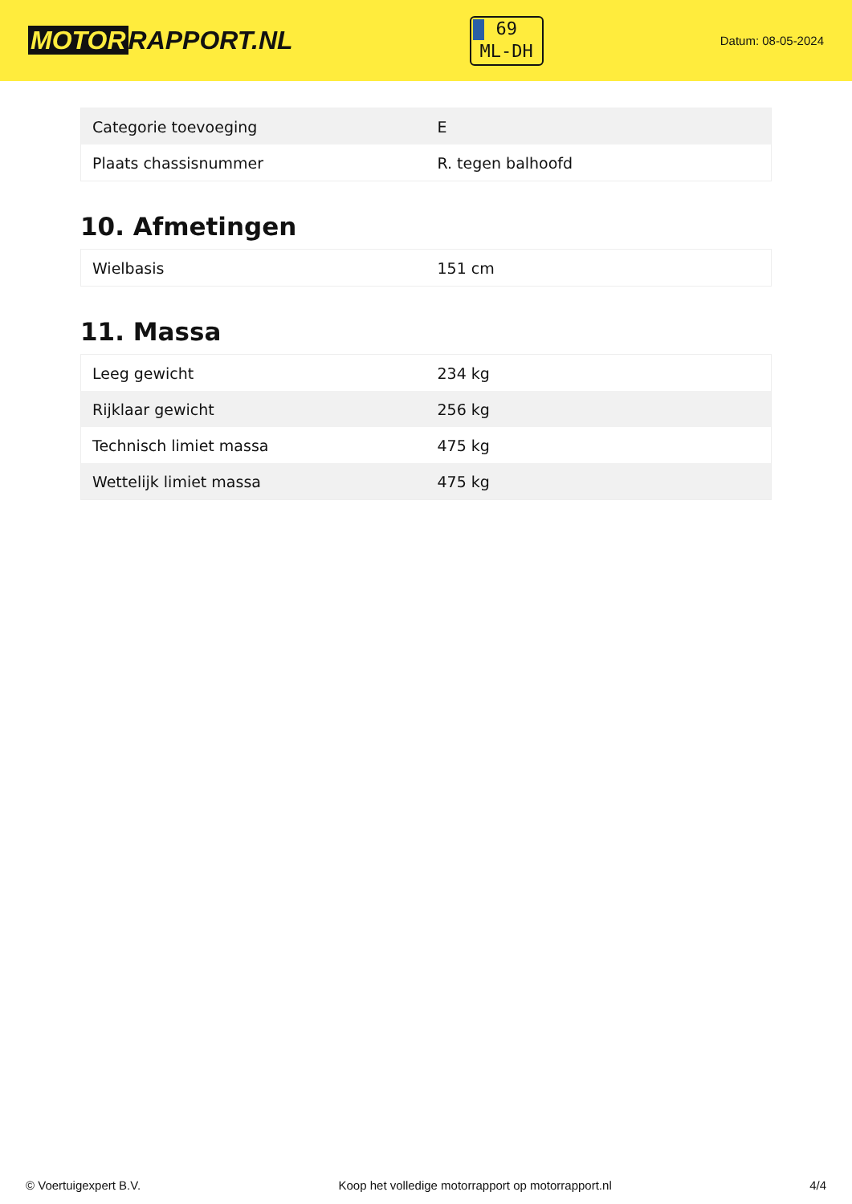MOTOR RAPPORT.NL
69
ML-DH
Datum: 08-05-2024
| Categorie toevoeging | E |
| Plaats chassisnummer | R. tegen balhoofd |
10. Afmetingen
| Wielbasis | 151 cm |
11. Massa
| Leeg gewicht | 234 kg |
| Rijklaar gewicht | 256 kg |
| Technisch limiet massa | 475 kg |
| Wettelijk limiet massa | 475 kg |
© Voertuigexpert B.V. Koop het volledige motorrapport op motorrapport.nl 4/4